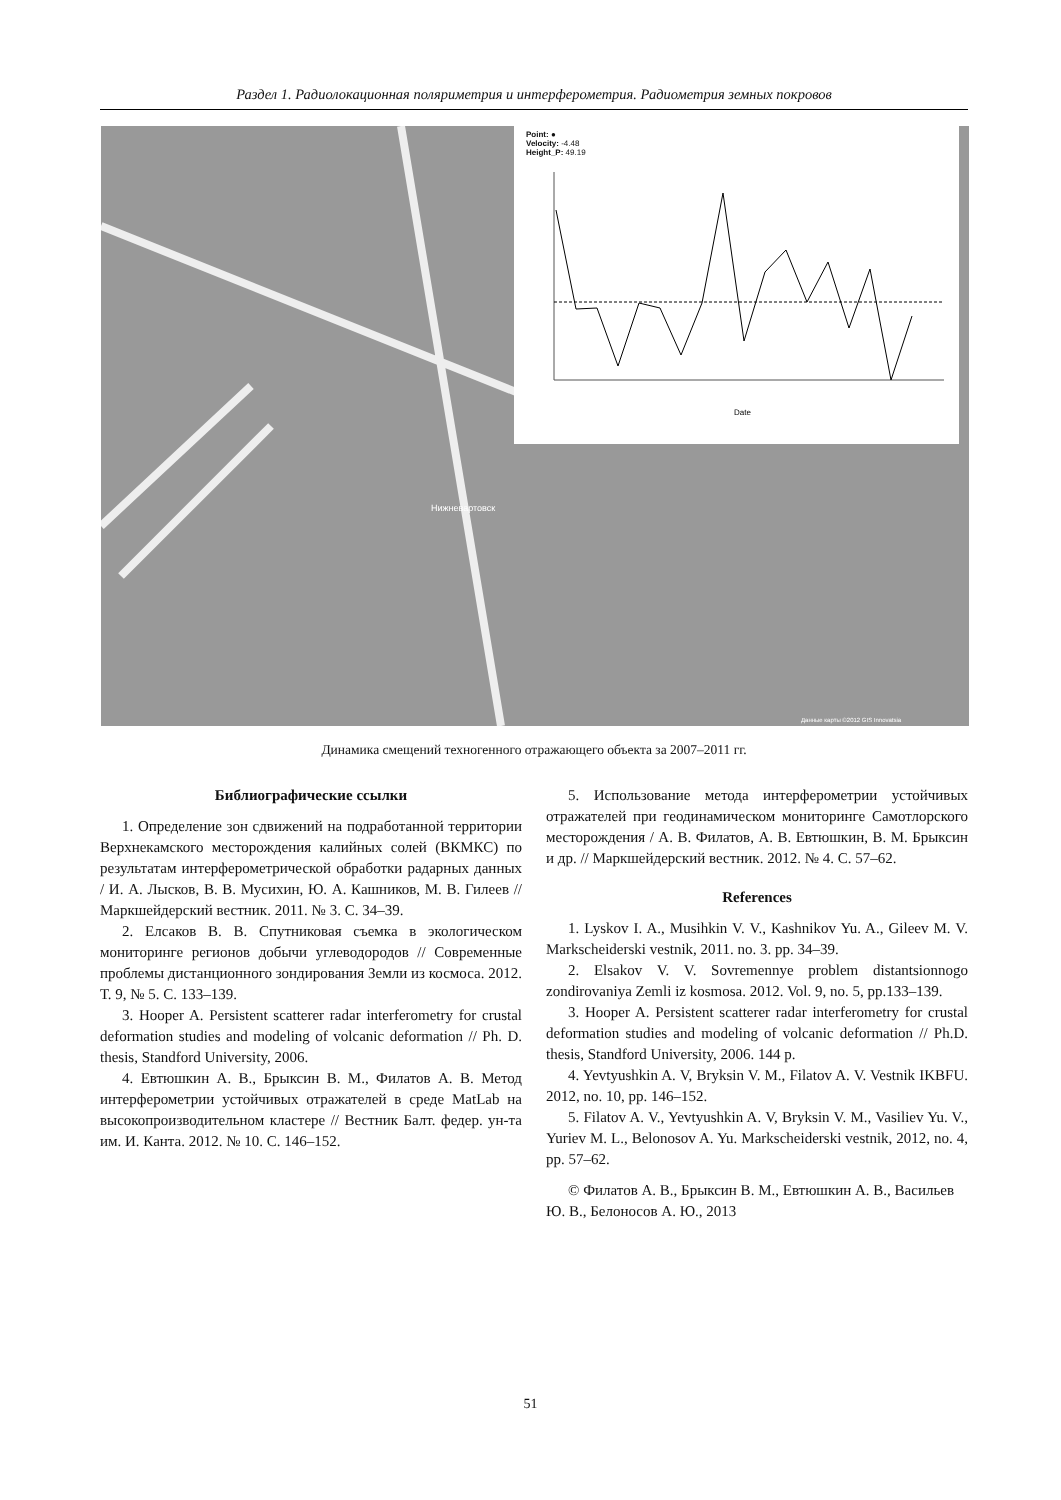Раздел 1. Радиолокационная поляриметрия и интерферометрия. Радиометрия земных покровов
Нижневартовск
Данные карты ©2012 GIS Innovatsia
Point: ●
Velocity: -4.48
Height_P: 49.19
Date
Динамика смещений техногенного отражающего объекта за 2007–2011 гг.
Библиографические ссылки
1. Определение зон сдвижений на подработанной территории Верхнекамского месторождения калийных солей (ВКМКС) по результатам интерферометрической обработки радарных данных / И. А. Лысков, В. В. Мусихин, Ю. А. Кашников, М. В. Гилеев // Маркшейдерский вестник. 2011. № 3. С. 34–39.
2. Елсаков В. В. Спутниковая съемка в экологическом мониторинге регионов добычи углеводородов // Современные проблемы дистанционного зондирования Земли из космоса. 2012. Т. 9, № 5. С. 133–139.
3. Hooper A. Persistent scatterer radar interferometry for crustal deformation studies and modeling of volcanic deformation // Ph. D. thesis, Standford University, 2006.
4. Евтюшкин А. В., Брыксин В. М., Филатов А. В. Метод интерферометрии устойчивых отражателей в среде MatLab на высокопроизводительном кластере // Вестник Балт. федер. ун-та им. И. Канта. 2012. № 10. С. 146–152.
5. Использование метода интерферометрии устойчивых отражателей при геодинамическом мониторинге Самотлорского месторождения / А. В. Филатов, А. В. Евтюшкин, В. М. Брыксин и др. // Маркшейдерский вестник. 2012. № 4. С. 57–62.
References
1. Lyskov I. A., Musihkin V. V., Kashnikov Yu. A., Gileev M. V. Markscheiderski vestnik, 2011. no. 3. pp. 34–39.
2. Elsakov V. V. Sovremennye problem distantsionnogo zondirovaniya Zemli iz kosmosa. 2012. Vol. 9, no. 5, pp.133–139.
3. Hooper A. Persistent scatterer radar interferometry for crustal deformation studies and modeling of volcanic deformation // Ph.D. thesis, Standford University, 2006. 144 p.
4. Yevtyushkin A. V, Bryksin V. M., Filatov A. V. Vestnik IKBFU. 2012, no. 10, pp. 146–152.
5. Filatov A. V., Yevtyushkin A. V, Bryksin V. M., Vasiliev Yu. V., Yuriev M. L., Belonosov A. Yu. Markscheiderski vestnik, 2012, no. 4, pp. 57–62.
© Филатов А. В., Брыксин В. М., Евтюшкин А. В., Васильев Ю. В., Белоносов А. Ю., 2013
51